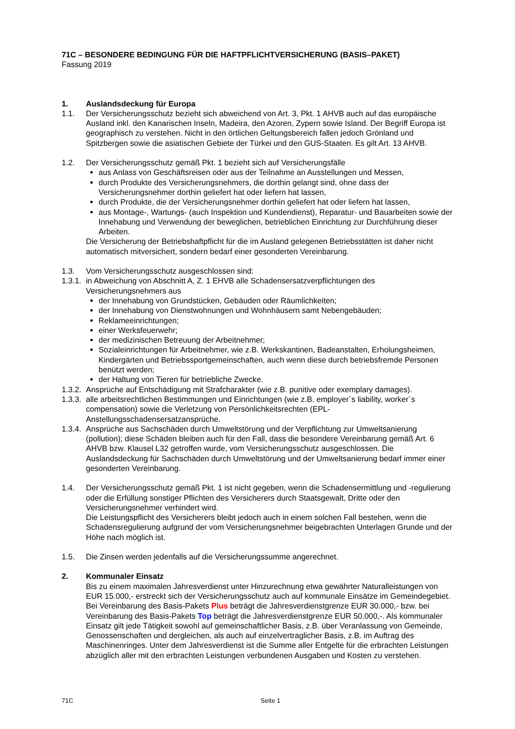71C – BESONDERE BEDINGUNG FÜR DIE HAFTPFLICHTVERSICHERUNG (BASIS–PAKET)
Fassung 2019
1. Auslandsdeckung für Europa
1.1. Der Versicherungsschutz bezieht sich abweichend von Art. 3, Pkt. 1 AHVB auch auf das europäische Ausland inkl. den Kanarischen Inseln, Madeira, den Azoren, Zypern sowie Island. Der Begriff Europa ist geographisch zu verstehen. Nicht in den örtlichen Geltungsbereich fallen jedoch Grönland und Spitzbergen sowie die asiatischen Gebiete der Türkei und den GUS-Staaten. Es gilt Art. 13 AHVB.
1.2. Der Versicherungsschutz gemäß Pkt. 1 bezieht sich auf Versicherungsfälle
aus Anlass von Geschäftsreisen oder aus der Teilnahme an Ausstellungen und Messen,
durch Produkte des Versicherungsnehmers, die dorthin gelangt sind, ohne dass der Versicherungsnehmer dorthin geliefert hat oder liefern hat lassen,
durch Produkte, die der Versicherungsnehmer dorthin geliefert hat oder liefern hat lassen,
aus Montage-, Wartungs- (auch Inspektion und Kundendienst), Reparatur- und Bauarbeiten sowie der Innehabung und Verwendung der beweglichen, betrieblichen Einrichtung zur Durchführung dieser Arbeiten.
Die Versicherung der Betriebshaftpflicht für die im Ausland gelegenen Betriebsstätten ist daher nicht automatisch mitversichert, sondern bedarf einer gesonderten Vereinbarung.
1.3. Vom Versicherungsschutz ausgeschlossen sind:
1.3.1.
in Abweichung von Abschnitt A, Z. 1 EHVB alle Schadensersatzverpflichtungen des Versicherungsnehmers aus
der Innehabung von Grundstücken, Gebäuden oder Räumlichkeiten;
der Innehabung von Dienstwohnungen und Wohnhäusern samt Nebengebäuden;
Reklameeinrichtungen;
einer Werksfeuerwehr;
der medizinischen Betreuung der Arbeitnehmer;
Sozialeinrichtungen für Arbeitnehmer, wie z.B. Werkskantinen, Badeanstalten, Erholungsheimen, Kindergärten und Betriebssportgemeinschaften, auch wenn diese durch betriebsfremde Personen benützt werden;
der Haltung von Tieren für betriebliche Zwecke.
1.3.2. Ansprüche auf Entschädigung mit Strafcharakter (wie z.B. punitive oder exemplary damages).
1.3.3. alle arbeitsrechtlichen Bestimmungen und Einrichtungen (wie z.B. employer´s liability, worker´s compensation) sowie die Verletzung von Persönlichkeitsrechten (EPL-Anstellungsschadensersatzansprüche.
1.3.4. Ansprüche aus Sachschäden durch Umweltstörung und der Verpflichtung zur Umweltsanierung (pollution); diese Schäden bleiben auch für den Fall, dass die besondere Vereinbarung gemäß Art. 6 AHVB bzw. Klausel L32 getroffen wurde, vom Versicherungsschutz ausgeschlossen. Die Auslandsdeckung für Sachschäden durch Umweltstörung und der Umweltsanierung bedarf immer einer gesonderten Vereinbarung.
1.4. Der Versicherungsschutz gemäß Pkt. 1 ist nicht gegeben, wenn die Schadensermittlung und -regulierung oder die Erfüllung sonstiger Pflichten des Versicherers durch Staatsgewalt, Dritte oder den Versicherungsnehmer verhindert wird.
Die Leistungspflicht des Versicherers bleibt jedoch auch in einem solchen Fall bestehen, wenn die Schadensregulierung aufgrund der vom Versicherungsnehmer beigebrachten Unterlagen Grunde und der Höhe nach möglich ist.
1.5. Die Zinsen werden jedenfalls auf die Versicherungssumme angerechnet.
2. Kommunaler Einsatz
Bis zu einem maximalen Jahresverdienst unter Hinzurechnung etwa gewährter Naturalleistungen von EUR 15.000,- erstreckt sich der Versicherungsschutz auch auf kommunale Einsätze im Gemeindegebiet. Bei Vereinbarung des Basis-Pakets Plus beträgt die Jahresverdienstgrenze EUR 30.000,- bzw. bei Vereinbarung des Basis-Pakets Top beträgt die Jahresverdienstgrenze EUR 50.000,-. Als kommunaler Einsatz gilt jede Tätigkeit sowohl auf gemeinschaftlicher Basis, z.B. über Veranlassung von Gemeinde, Genossenschaften und dergleichen, als auch auf einzelvertraglicher Basis, z.B. im Auftrag des Maschinenringes. Unter dem Jahresverdienst ist die Summe aller Entgelte für die erbrachten Leistungen abzüglich aller mit den erbrachten Leistungen verbundenen Ausgaben und Kosten zu verstehen.
71C Seite 1